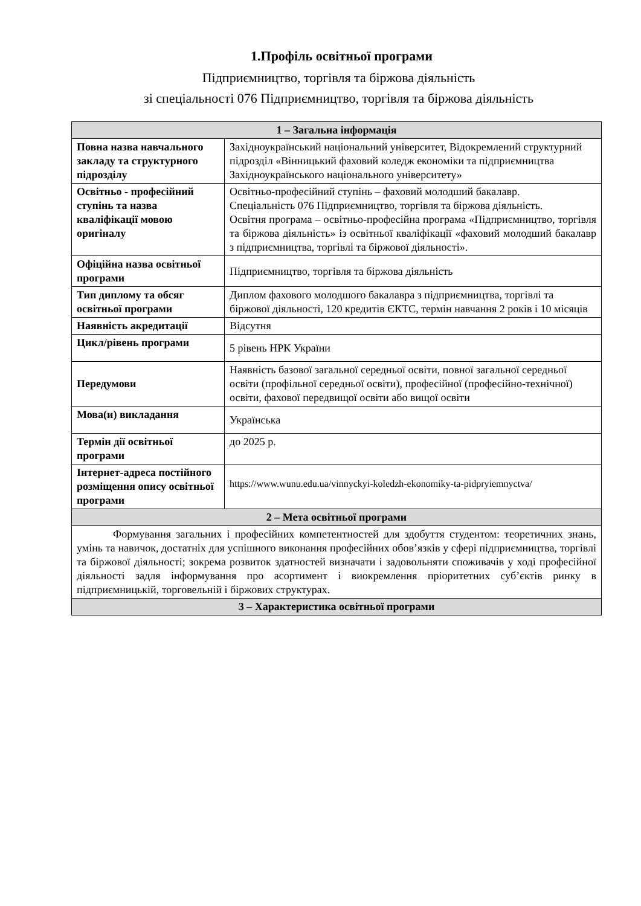1.Профіль освітньої програми
Підприємництво, торгівля та біржова діяльність
зі спеціальності 076 Підприємництво, торгівля та біржова діяльність
| 1 – Загальна інформація | |
| --- | --- |
| Повна назва навчального закладу та структурного підрозділу | Західноукраїнський національний університет, Відокремлений структурний підрозділ «Вінницький фаховий коледж економіки та підприємництва Західноукраїнського національного університету» |
| Освітньо - професійний ступінь та назва кваліфікації мовою оригіналу | Освітньо-професійний ступінь – фаховий молодший бакалавр. Спеціальність 076 Підприємництво, торгівля та біржова діяльність. Освітня програма – освітньо-професійна програма «Підприємництво, торгівля та біржова діяльність» із освітньої кваліфікації «фаховий молодший бакалавр з підприємництва, торгівлі та біржової діяльності». |
| Офіційна назва освітньої програми | Підприємництво, торгівля та біржова діяльність |
| Тип диплому та обсяг освітньої програми | Диплом фахового молодшого бакалавра з підприємництва, торгівлі та біржової діяльності, 120 кредитів ЄКТС, термін навчання 2 років і 10 місяців |
| Наявність акредитації | Відсутня |
| Цикл/рівень програми | 5 рівень НРК України |
| Передумови | Наявність базової загальної середньої освіти, повної загальної середньої освіти (профільної середньої освіти), професійної (професійно-технічної) освіти, фахової передвищої освіти або вищої освіти |
| Мова(и) викладання | Українська |
| Термін дії освітньої програми | до 2025 р. |
| Інтернет-адреса постійного розміщення опису освітньої програми | https://www.wunu.edu.ua/vinnyckyi-koledzh-ekonomiky-ta-pidpryiemnyctva/ |
| 2 – Мета освітньої програми | |
| Формування загальних і професійних компетентностей для здобуття студентом: теоретичних знань, умінь та навичок, достатніх для успішного виконання професійних обов’язків у сфері підприємництва, торгівлі та біржової діяльності; зокрема розвиток здатностей визначати і задовольняти споживачів у ході професійної діяльності задля інформування про асортимент і виокремлення пріоритетних суб’єктів ринку в підприємницькій, торговельній і біржових структурах. | |
| 3 – Характеристика освітньої програми | |